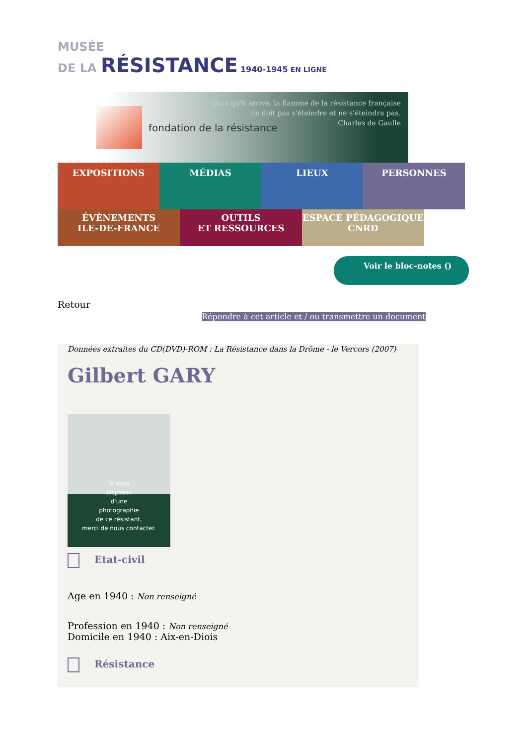MUSÉE
DE LA RÉSISTANCE 1940-1945 EN LIGNE
fondation de la résistance
Quoi qu'il arrive, la flamme de la résistance française
ne doit pas s'éteindre et ne s'éteindra pas.
Charles de Gaulle
EXPOSITIONS MÉDIAS LIEUX PERSONNES
ÉVÈNEMENTS
ILE-DE-FRANCE
OUTILS
ET RESSOURCES
ESPACE PÉDAGOGIQUE
CNRD
Voir le bloc-notes ()
Retour
Répondre à cet article et / ou transmettre un document
Données extraites du CD(DVD)-ROM : La Résistance dans la Drôme - le Vercors (2007)
Gilbert GARY
Si vous
disposez
d'une
photographie
de ce résistant,
merci de nous contacter.
Etat-civil
Age en 1940 : Non renseigné
Profession en 1940 : Non renseigné
Domicile en 1940 : Aix-en-Diois
Résistance